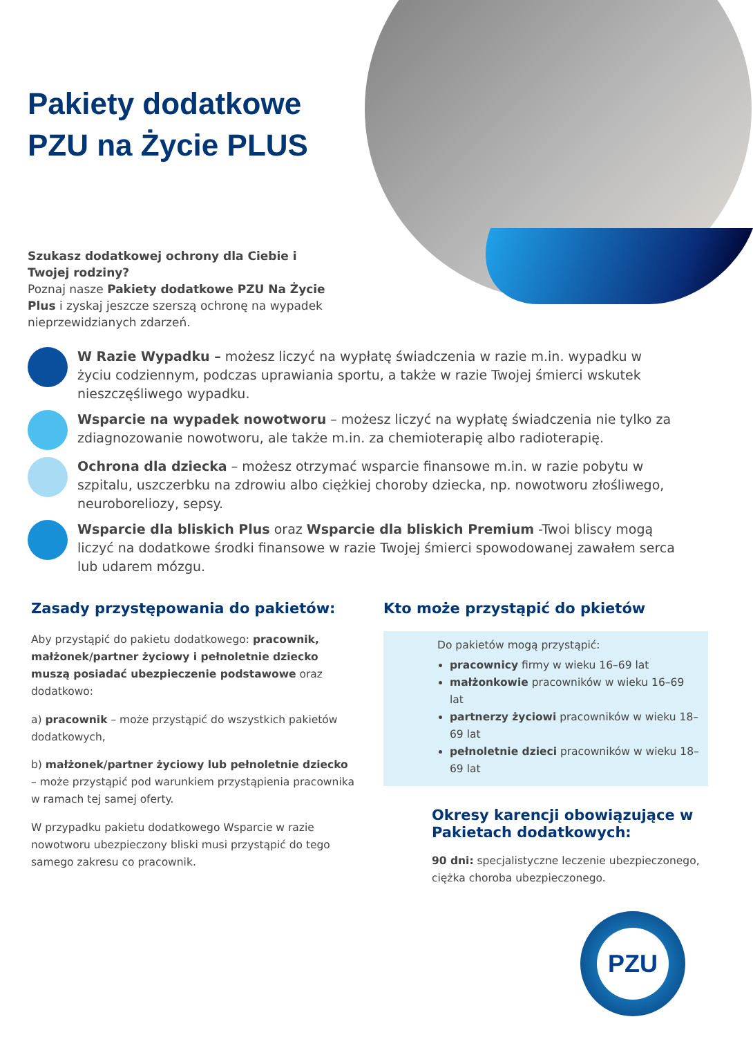Pakiety dodatkowe
PZU na Życie PLUS
Szukasz dodatkowej ochrony dla Ciebie i Twojej rodziny?
Poznaj nasze Pakiety dodatkowe PZU Na Życie Plus i zyskaj jeszcze szerszą ochronę na wypadek nieprzewidzianych zdarzeń.
W Razie Wypadku – możesz liczyć na wypłatę świadczenia w razie m.in. wypadku w życiu codziennym, podczas uprawiania sportu, a także w razie Twojej śmierci wskutek nieszczęśliwego wypadku.
Wsparcie na wypadek nowotworu – możesz liczyć na wypłatę świadczenia nie tylko za zdiagnozowanie nowotworu, ale także m.in. za chemioterapię albo radioterapię.
Ochrona dla dziecka – możesz otrzymać wsparcie finansowe m.in. w razie pobytu w szpitalu, uszczerbku na zdrowiu albo ciężkiej choroby dziecka, np. nowotworu złośliwego, neuroboreliozy, sepsy.
Wsparcie dla bliskich Plus oraz Wsparcie dla bliskich Premium -Twoi bliscy mogą liczyć na dodatkowe środki finansowe w razie Twojej śmierci spowodowanej zawałem serca lub udarem mózgu.
Zasady przystępowania do pakietów:
Aby przystąpić do pakietu dodatkowego: pracownik, małżonek/partner życiowy i pełnoletnie dziecko muszą posiadać ubezpieczenie podstawowe oraz dodatkowo:
a) pracownik – może przystąpić do wszystkich pakietów dodatkowych,
b) małżonek/partner życiowy lub pełnoletnie dziecko – może przystąpić pod warunkiem przystąpienia pracownika w ramach tej samej oferty.
W przypadku pakietu dodatkowego Wsparcie w razie nowotworu ubezpieczony bliski musi przystąpić do tego samego zakresu co pracownik.
Kto może przystąpić do pkietów
Do pakietów mogą przystąpić:
pracownicy firmy w wieku 16–69 lat
małżonkowie pracowników w wieku 16–69 lat
partnerzy życiowi pracowników w wieku 18–69 lat
pełnoletnie dzieci pracowników w wieku 18–69 lat
Okresy karencji obowiązujące w Pakietach dodatkowych:
90 dni: specjalistyczne leczenie ubezpieczonego, ciężka choroba ubezpieczonego.
PZU